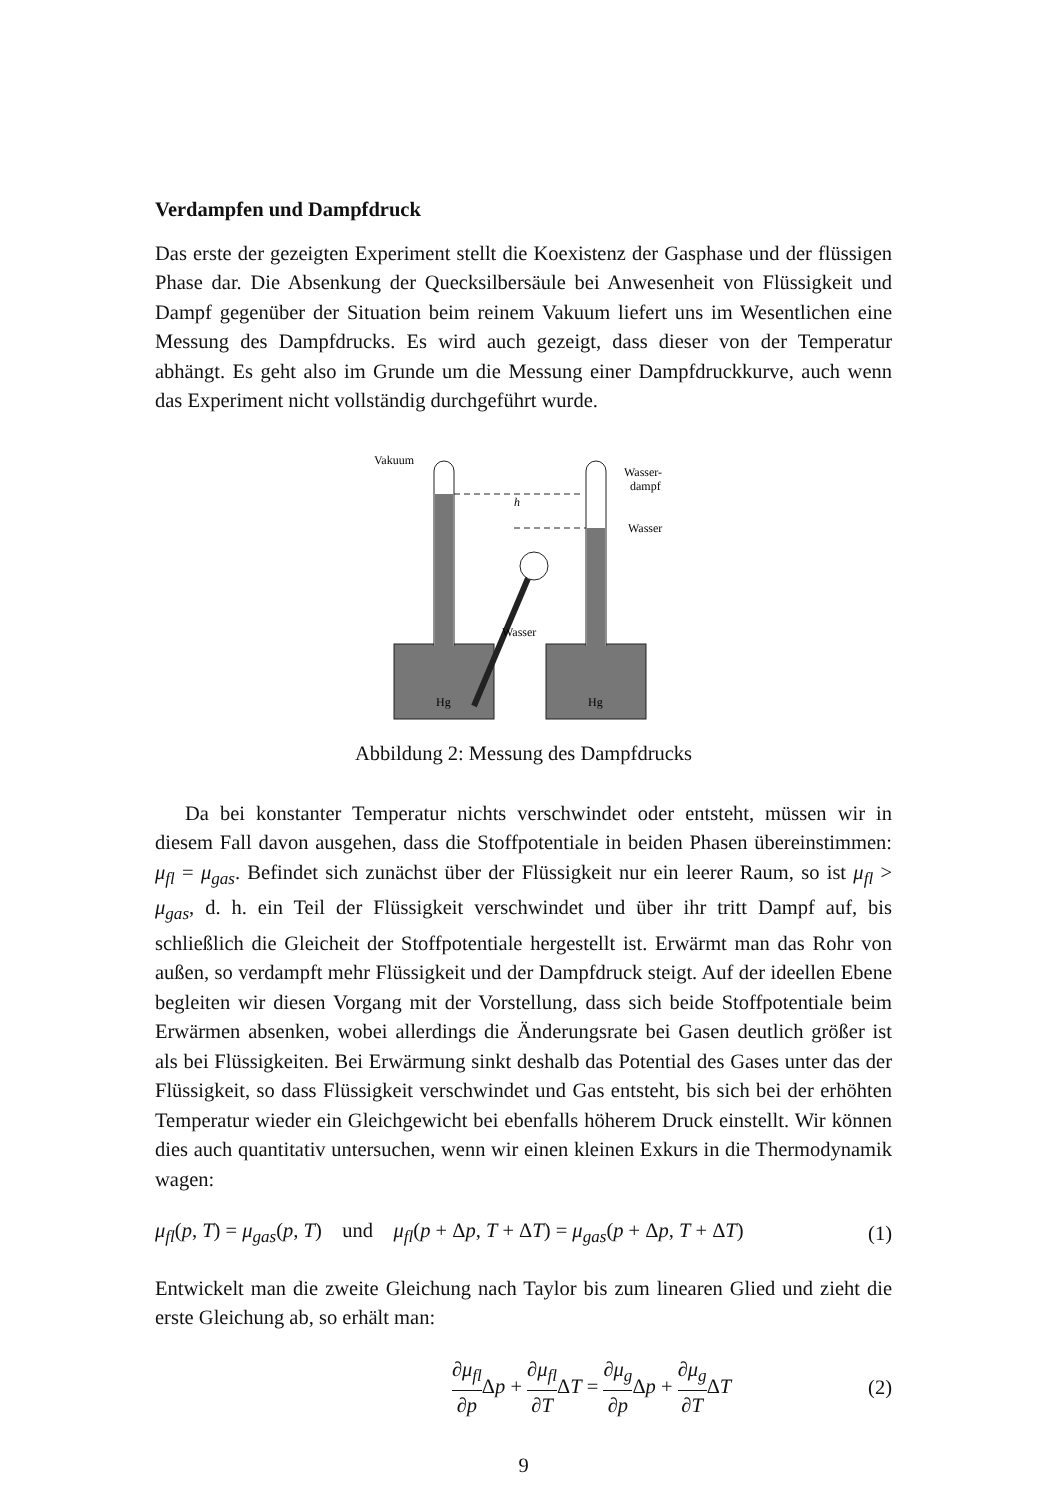Verdampfen und Dampfdruck
Das erste der gezeigten Experiment stellt die Koexistenz der Gasphase und der flüssigen Phase dar. Die Absenkung der Quecksilbersäule bei Anwesenheit von Flüssigkeit und Dampf gegenüber der Situation beim reinem Vakuum liefert uns im Wesentlichen eine Messung des Dampfdrucks. Es wird auch gezeigt, dass dieser von der Temperatur abhängt. Es geht also im Grunde um die Messung einer Dampfdruckkurve, auch wenn das Experiment nicht vollständig durchgeführt wurde.
Vakuum
Wasser-
dampf
Wasser
Wasser
h
Hg
Hg
Abbildung 2: Messung des Dampfdrucks
Da bei konstanter Temperatur nichts verschwindet oder entsteht, müssen wir in diesem Fall davon ausgehen, dass die Stoffpotentiale in beiden Phasen übereinstimmen: μ<sub>fl</sub> = μ<sub>gas</sub>. Befindet sich zunächst über der Flüssigkeit nur ein leerer Raum, so ist μ<sub>fl</sub> > μ<sub>gas</sub>, d. h. ein Teil der Flüssigkeit verschwindet und über ihr tritt Dampf auf, bis schließlich die Gleicheit der Stoffpotentiale hergestellt ist. Erwärmt man das Rohr von außen, so verdampft mehr Flüssigkeit und der Dampfdruck steigt. Auf der ideellen Ebene begleiten wir diesen Vorgang mit der Vorstellung, dass sich beide Stoffpotentiale beim Erwärmen absenken, wobei allerdings die Änderungsrate bei Gasen deutlich größer ist als bei Flüssigkeiten. Bei Erwärmung sinkt deshalb das Potential des Gases unter das der Flüssigkeit, so dass Flüssigkeit verschwindet und Gas entsteht, bis sich bei der erhöhten Temperatur wieder ein Gleichgewicht bei ebenfalls höherem Druck einstellt. Wir können dies auch quantitativ untersuchen, wenn wir einen kleinen Exkurs in die Thermodynamik wagen:
μ<sub>fl</sub>(p, T) = μ<sub>gas</sub>(p, T) und μ<sub>fl</sub>(p + Δp, T + ΔT) = μ<sub>gas</sub>(p + Δp, T + ΔT) (1)
Entwickelt man die zweite Gleichung nach Taylor bis zum linearen Glied und zieht die erste Gleichung ab, so erhält man:
∂μ<sub>fl</sub> ∂p Δp + ∂μ<sub>fl</sub> ∂TΔT = ∂μ<sub>g</sub> ∂p Δp + ∂μ<sub>g</sub> ∂TΔT (2)
9